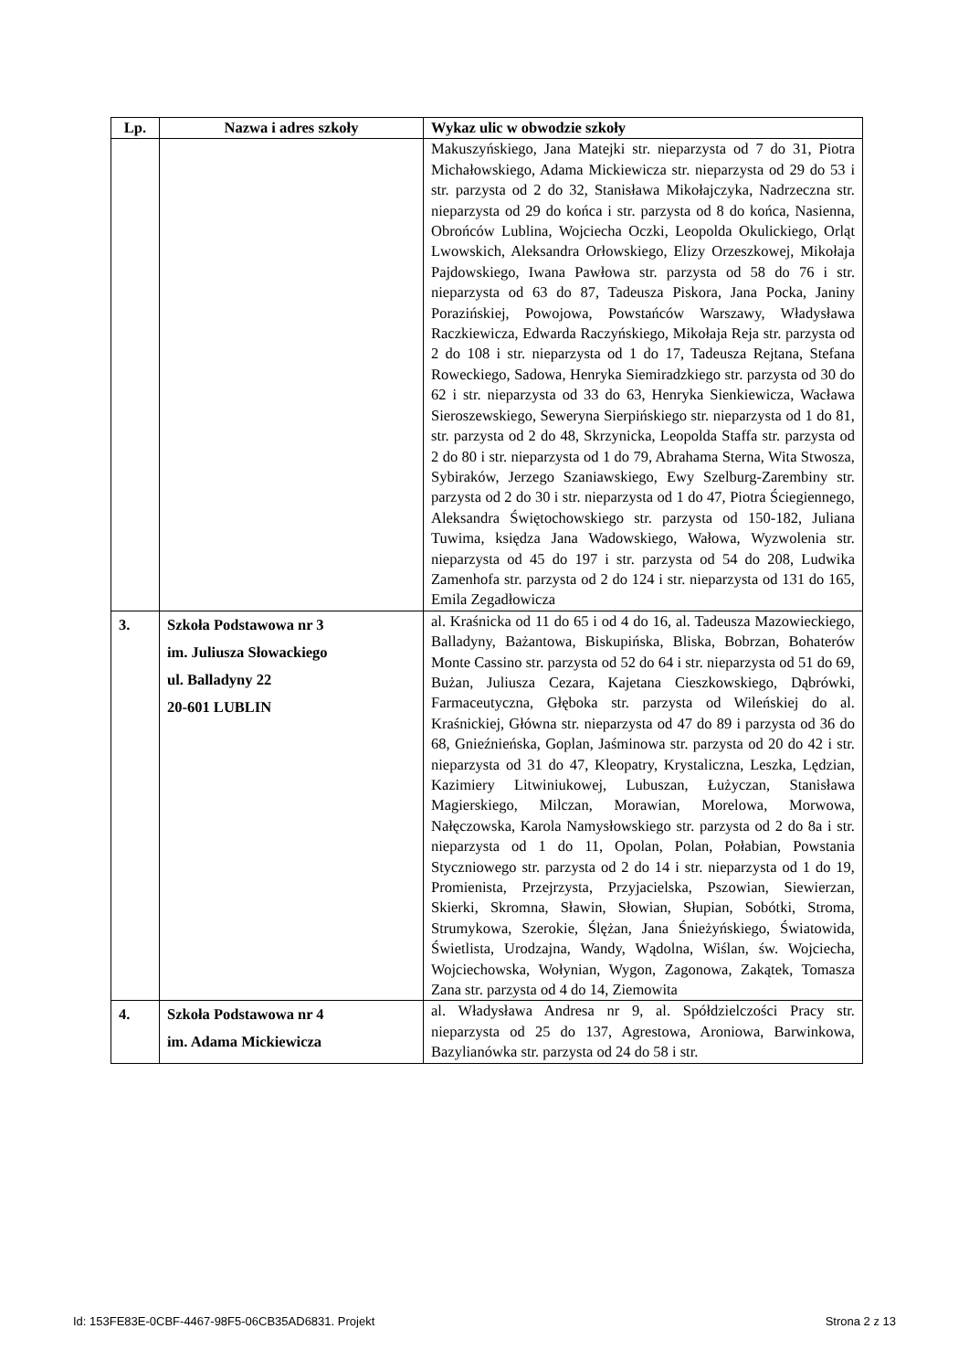| Lp. | Nazwa i adres szkoły | Wykaz ulic w obwodzie szkoły |
| --- | --- | --- |
| | | Makuszyńskiego, Jana Matejki str. nieparzysta od 7 do 31, Piotra Michałowskiego, Adama Mickiewicza str. nieparzysta od 29 do 53 i str. parzysta od 2 do 32, Stanisława Mikołajczyka, Nadrzeczna str. nieparzysta od 29 do końca i str. parzysta od 8 do końca, Nasienna, Obrońców Lublina, Wojciecha Oczki, Leopolda Okulickiego, Orląt Lwowskich, Aleksandra Orłowskiego, Elizy Orzeszkowej, Mikołaja Pajdowskiego, Iwana Pawłowa str. parzysta od 58 do 76 i str. nieparzysta od 63 do 87, Tadeusza Piskora, Jana Pocka, Janiny Porazińskiej, Powojowa, Powstańców Warszawy, Władysława Raczkiewicza, Edwarda Raczyńskiego, Mikołaja Reja str. parzysta od 2 do 108 i str. nieparzysta od 1 do 17, Tadeusza Rejtana, Stefana Roweckiego, Sadowa, Henryka Siemiradzkiego str. parzysta od 30 do 62 i str. nieparzysta od 33 do 63, Henryka Sienkiewicza, Wacława Sieroszewskiego, Seweryna Sierpińskiego str. nieparzysta od 1 do 81, str. parzysta od 2 do 48, Skrzynicka, Leopolda Staffa str. parzysta od 2 do 80 i str. nieparzysta od 1 do 79, Abrahama Sterna, Wita Stwosza, Sybiraków, Jerzego Szaniawskiego, Ewy Szelburg-Zarembiny str. parzysta od 2 do 30 i str. nieparzysta od 1 do 47, Piotra Ściegiennego, Aleksandra Świętochowskiego str. parzysta od 150-182, Juliana Tuwima, księdza Jana Wadowskiego, Wałowa, Wyzwolenia str. nieparzysta od 45 do 197 i str. parzysta od 54 do 208, Ludwika Zamenhofa str. parzysta od 2 do 124 i str. nieparzysta od 131 do 165, Emila Zegadłowicza |
| 3. | Szkoła Podstawowa nr 3 im. Juliusza Słowackiego ul. Balladyny 22 20-601 LUBLIN | al. Kraśnicka od 11 do 65 i od 4 do 16, al. Tadeusza Mazowieckiego, Balladyny, Bażantowa, Biskupińska, Bliska, Bobrzan, Bohaterów Monte Cassino str. parzysta od 52 do 64 i str. nieparzysta od 51 do 69, Bużan, Juliusza Cezara, Kajetana Cieszkowskiego, Dąbrówki, Farmaceutyczna, Głęboka str. parzysta od Wileńskiej do al. Kraśnickiej, Główna str. nieparzysta od 47 do 89 i parzysta od 36 do 68, Gnieźnieńska, Goplan, Jaśminowa str. parzysta od 20 do 42 i str. nieparzysta od 31 do 47, Kleopatry, Krystaliczna, Leszka, Lędzian, Kazimiery Litwiniukowej, Lubuszan, Łużyczan, Stanisława Magierskiego, Milczan, Morawian, Morelowa, Morwowa, Nałęczowska, Karola Namysłowskiego str. parzysta od 2 do 8a i str. nieparzysta od 1 do 11, Opolan, Polan, Połabian, Powstania Styczniowego str. parzysta od 2 do 14 i str. nieparzysta od 1 do 19, Promienista, Przejrzysta, Przyjacielska, Pszowian, Siewierzan, Skierki, Skromna, Sławin, Słowian, Słupian, Sobótki, Stroma, Strumykowa, Szerokie, Ślężan, Jana Śnieżyńskiego, Światowida, Świetlista, Urodzajna, Wandy, Wądolna, Wiślan, św. Wojciecha, Wojciechowska, Wołynian, Wygon, Zagonowa, Zakątek, Tomasza Zana str. parzysta od 4 do 14, Ziemowita |
| 4. | Szkoła Podstawowa nr 4 im. Adama Mickiewicza | al. Władysława Andresa nr 9, al. Spółdzielczości Pracy str. nieparzysta od 25 do 137, Agrestowa, Aroniowa, Barwinkowa, Bazylianówka str. parzysta od 24 do 58 i str. |
Id: 153FE83E-0CBF-4467-98F5-06CB35AD6831. Projekt Strona 2 z 13